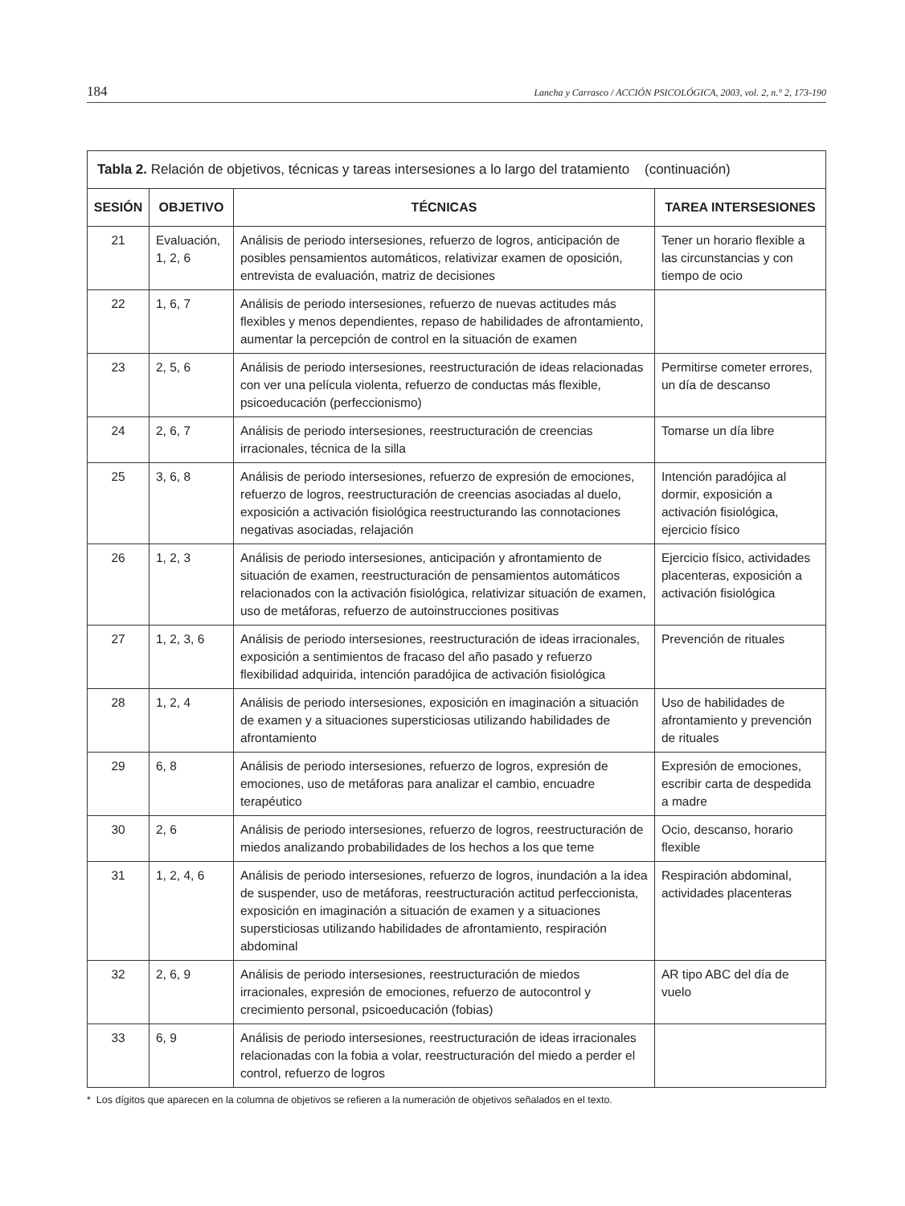184 Lancha y Carrasco / ACCIÓN PSICOLÓGICA, 2003, vol. 2, n.° 2, 173-190
| Tabla 2. Relación de objetivos, técnicas y tareas intersesiones a lo largo del tratamiento (continuación) | | | |
| --- | --- | --- | --- |
| SESIÓN | OBJETIVO | TÉCNICAS | TAREA INTERSESIONES |
| 21 | Evaluación, 1, 2, 6 | Análisis de periodo intersesiones, refuerzo de logros, anticipación de posibles pensamientos automáticos, relativizar examen de oposición, entrevista de evaluación, matriz de decisiones | Tener un horario flexible a las circunstancias y con tiempo de ocio |
| 22 | 1, 6, 7 | Análisis de periodo intersesiones, refuerzo de nuevas actitudes más flexibles y menos dependientes, repaso de habilidades de afrontamiento, aumentar la percepción de control en la situación de examen | |
| 23 | 2, 5, 6 | Análisis de periodo intersesiones, reestructuración de ideas relacionadas con ver una película violenta, refuerzo de conductas más flexible, psicoeducación (perfeccionismo) | Permitirse cometer errores, un día de descanso |
| 24 | 2, 6, 7 | Análisis de periodo intersesiones, reestructuración de creencias irracionales, técnica de la silla | Tomarse un día libre |
| 25 | 3, 6, 8 | Análisis de periodo intersesiones, refuerzo de expresión de emociones, refuerzo de logros, reestructuración de creencias asociadas al duelo, exposición a activación fisiológica reestructurando las connotaciones negativas asociadas, relajación | Intención paradójica al dormir, exposición a activación fisiológica, ejercicio físico |
| 26 | 1, 2, 3 | Análisis de periodo intersesiones, anticipación y afrontamiento de situación de examen, reestructuración de pensamientos automáticos relacionados con la activación fisiológica, relativizar situación de examen, uso de metáforas, refuerzo de autoinstrucciones positivas | Ejercicio físico, actividades placenteras, exposición a activación fisiológica |
| 27 | 1, 2, 3, 6 | Análisis de periodo intersesiones, reestructuración de ideas irracionales, exposición a sentimientos de fracaso del año pasado y refuerzo flexibilidad adquirida, intención paradójica de activación fisiológica | Prevención de rituales |
| 28 | 1, 2, 4 | Análisis de periodo intersesiones, exposición en imaginación a situación de examen y a situaciones supersticiosas utilizando habilidades de afrontamiento | Uso de habilidades de afrontamiento y prevención de rituales |
| 29 | 6, 8 | Análisis de periodo intersesiones, refuerzo de logros, expresión de emociones, uso de metáforas para analizar el cambio, encuadre terapéutico | Expresión de emociones, escribir carta de despedida a madre |
| 30 | 2, 6 | Análisis de periodo intersesiones, refuerzo de logros, reestructuración de miedos analizando probabilidades de los hechos a los que teme | Ocio, descanso, horario flexible |
| 31 | 1, 2, 4, 6 | Análisis de periodo intersesiones, refuerzo de logros, inundación a la idea de suspender, uso de metáforas, reestructuración actitud perfeccionista, exposición en imaginación a situación de examen y a situaciones supersticiosas utilizando habilidades de afrontamiento, respiración abdominal | Respiración abdominal, actividades placenteras |
| 32 | 2, 6, 9 | Análisis de periodo intersesiones, reestructuración de miedos irracionales, expresión de emociones, refuerzo de autocontrol y crecimiento personal, psicoeducación (fobias) | AR tipo ABC del día de vuelo |
| 33 | 6, 9 | Análisis de periodo intersesiones, reestructuración de ideas irracionales relacionadas con la fobia a volar, reestructuración del miedo a perder el control, refuerzo de logros | |
* Los dígitos que aparecen en la columna de objetivos se refieren a la numeración de objetivos señalados en el texto.